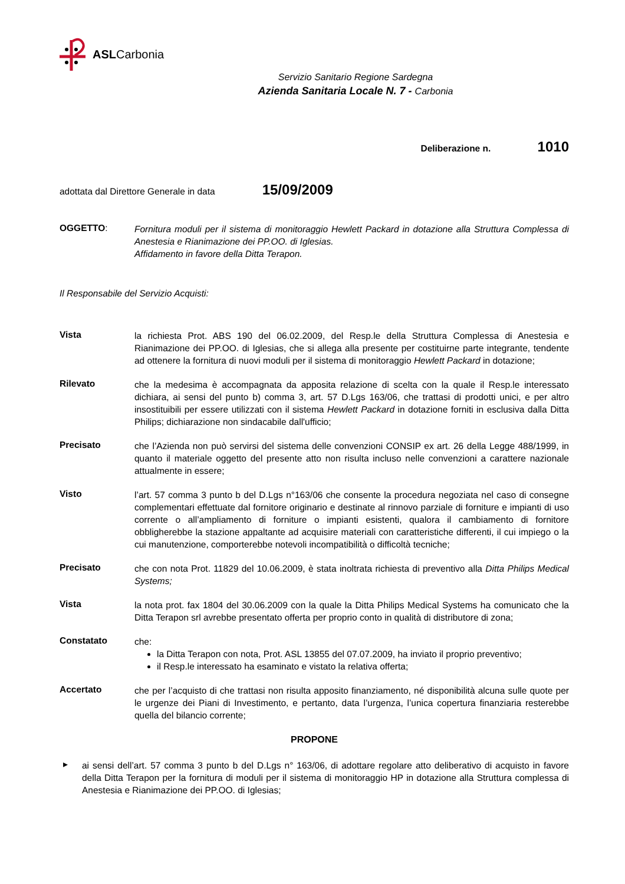ASLCarbonia
Servizio Sanitario Regione Sardegna
Azienda Sanitaria Locale N. 7 - Carbonia
Deliberazione n. 1010
adottata dal Direttore Generale in data 15/09/2009
OGGETTO:
Fornitura moduli per il sistema di monitoraggio Hewlett Packard in dotazione alla Struttura Complessa di Anestesia e Rianimazione dei PP.OO. di Iglesias.
Affidamento in favore della Ditta Terapon.
Il Responsabile del Servizio Acquisti:
Vista
la richiesta Prot. ABS 190 del 06.02.2009, del Resp.le della Struttura Complessa di Anestesia e Rianimazione dei PP.OO. di Iglesias, che si allega alla presente per costituirne parte integrante, tendente ad ottenere la fornitura di nuovi moduli per il sistema di monitoraggio Hewlett Packard in dotazione;
Rilevato
che la medesima è accompagnata da apposita relazione di scelta con la quale il Resp.le interessato dichiara, ai sensi del punto b) comma 3, art. 57 D.Lgs 163/06, che trattasi di prodotti unici, e per altro insostituibili per essere utilizzati con il sistema Hewlett Packard in dotazione forniti in esclusiva dalla Ditta Philips; dichiarazione non sindacabile dall'ufficio;
Precisato
che l’Azienda non può servirsi del sistema delle convenzioni CONSIP ex art. 26 della Legge 488/1999, in quanto il materiale oggetto del presente atto non risulta incluso nelle convenzioni a carattere nazionale attualmente in essere;
Visto
l’art. 57 comma 3 punto b del D.Lgs n°163/06 che consente la procedura negoziata nel caso di consegne complementari effettuate dal fornitore originario e destinate al rinnovo parziale di forniture e impianti di uso corrente o all’ampliamento di forniture o impianti esistenti, qualora il cambiamento di fornitore obbligherebbe la stazione appaltante ad acquisire materiali con caratteristiche differenti, il cui impiego o la cui manutenzione, comporterebbe notevoli incompatibilità o difficoltà tecniche;
Precisato
che con nota Prot. 11829 del 10.06.2009, è stata inoltrata richiesta di preventivo alla Ditta Philips Medical Systems;
Vista
la nota prot. fax 1804 del 30.06.2009 con la quale la Ditta Philips Medical Systems ha comunicato che la Ditta Terapon srl avrebbe presentato offerta per proprio conto in qualità di distributore di zona;
Constatato
che:
la Ditta Terapon con nota, Prot. ASL 13855 del 07.07.2009, ha inviato il proprio preventivo;
il Resp.le interessato ha esaminato e vistato la relativa offerta;
Accertato
che per l’acquisto di che trattasi non risulta apposito finanziamento, né disponibilità alcuna sulle quote per le urgenze dei Piani di Investimento, e pertanto, data l’urgenza, l’unica copertura finanziaria resterebbe quella del bilancio corrente;
PROPONE
▸
ai sensi dell’art. 57 comma 3 punto b del D.Lgs n° 163/06, di adottare regolare atto deliberativo di acquisto in favore della Ditta Terapon per la fornitura di moduli per il sistema di monitoraggio HP in dotazione alla Struttura complessa di Anestesia e Rianimazione dei PP.OO. di Iglesias;